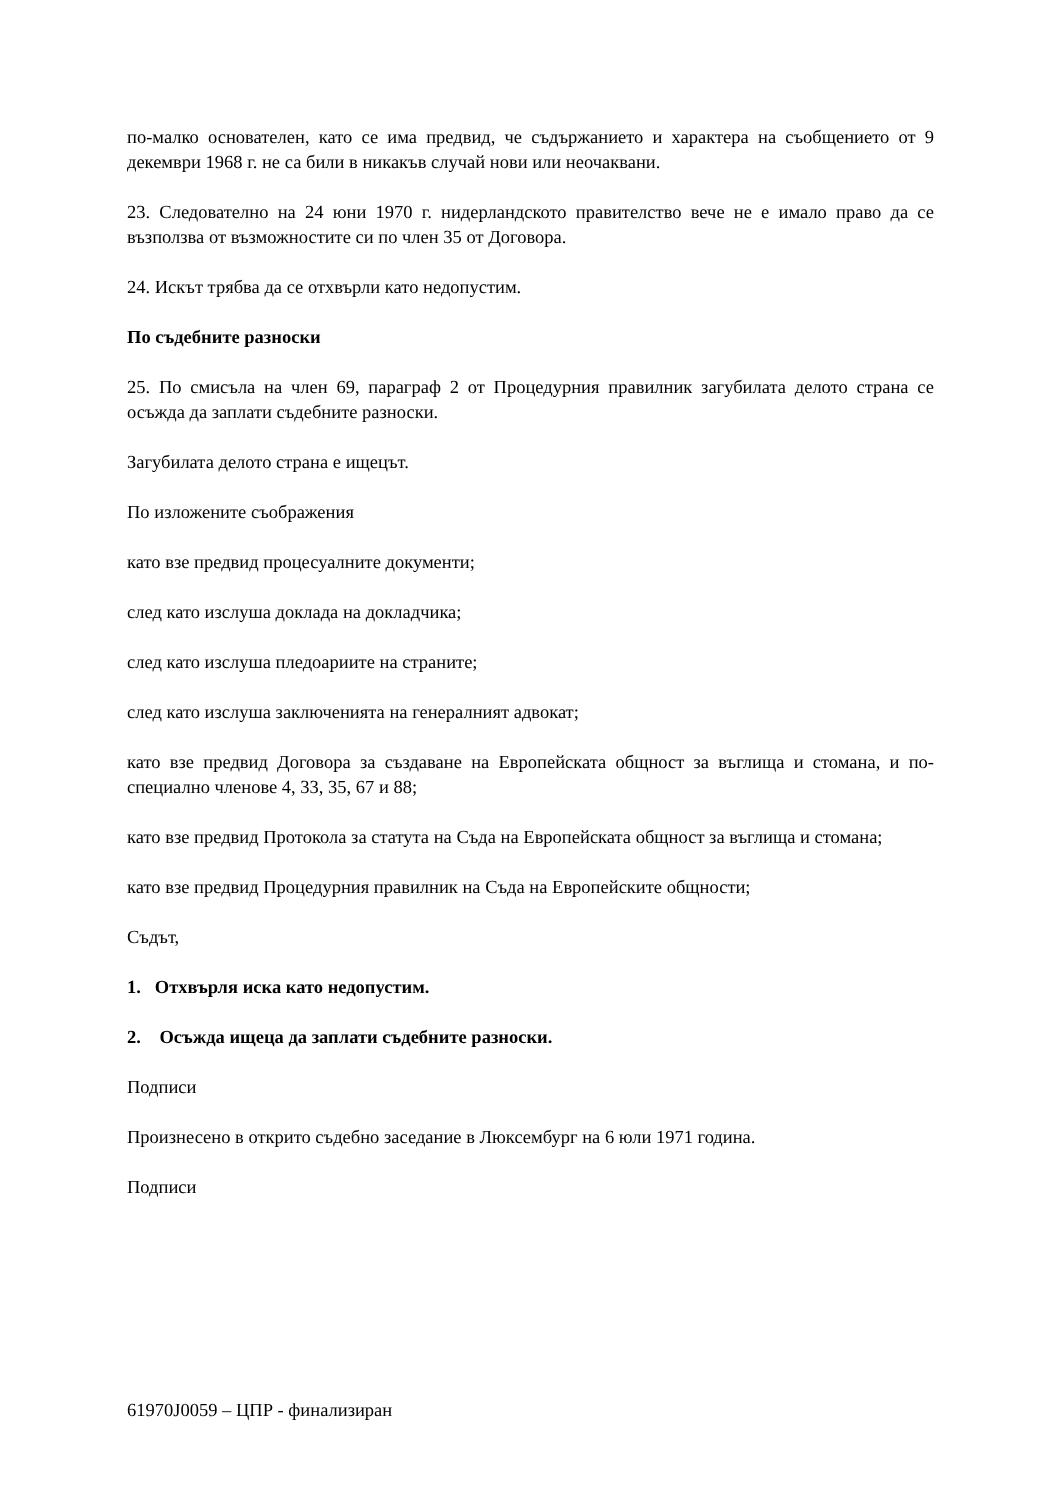по-малко основателен, като се има предвид, че съдържанието и характера на съобщението от 9 декември 1968 г. не са били в никакъв случай нови или неочаквани.
23. Следователно на 24 юни 1970 г. нидерландското правителство вече не е имало право да се възползва от възможностите си по член 35 от Договора.
24. Искът трябва да се отхвърли като недопустим.
По съдебните разноски
25. По смисъла на член 69, параграф 2 от Процедурния правилник загубилата делото страна се осъжда да заплати съдебните разноски.
Загубилата делото страна е ищецът.
По изложените съображения
като взе предвид процесуалните документи;
след като изслуша доклада на докладчика;
след като изслуша пледоариите на страните;
след като изслуша заключенията на генералният адвокат;
като взе предвид Договора за създаване на Европейската общност за въглища и стомана, и по-специално членове 4, 33, 35, 67 и 88;
като взе предвид Протокола за статута на Съда на Европейската общност за въглища и стомана;
като взе предвид Процедурния правилник на Съда на Европейските общности;
Съдът,
1. Отхвърля иска като недопустим.
2. Осъжда ищеца да заплати съдебните разноски.
Подписи
Произнесено в открито съдебно заседание в Люксембург на 6 юли 1971 година.
Подписи
61970J0059 – ЦПР - финализиран